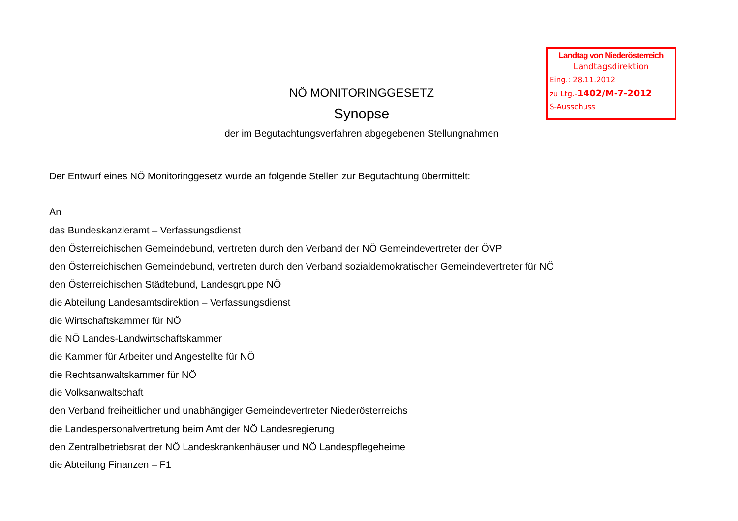Landtag von Niederösterreich
Landtagsdirektion
Eing.: 28.11.2012
zu Ltg.-1402/M-7-2012
S-Ausschuss
NÖ MONITORINGGESETZ
Synopse
der im Begutachtungsverfahren abgegebenen Stellungnahmen
Der Entwurf eines NÖ Monitoringgesetz wurde an folgende Stellen zur Begutachtung übermittelt:
An
das Bundeskanzleramt – Verfassungsdienst
den Österreichischen Gemeindebund, vertreten durch den Verband der NÖ Gemeindevertreter der ÖVP
den Österreichischen Gemeindebund, vertreten durch den Verband sozialdemokratischer Gemeindevertreter für NÖ
den Österreichischen Städtebund, Landesgruppe NÖ
die Abteilung Landesamtsdirektion – Verfassungsdienst
die Wirtschaftskammer für NÖ
die NÖ Landes-Landwirtschaftskammer
die Kammer für Arbeiter und Angestellte für NÖ
die Rechtsanwaltskammer für NÖ
die Volksanwaltschaft
den Verband freiheitlicher und unabhängiger Gemeindevertreter Niederösterreichs
die Landespersonalvertretung beim Amt der NÖ Landesregierung
den Zentralbetriebsrat der NÖ Landeskrankenhäuser und NÖ Landespflegeheime
die Abteilung Finanzen – F1